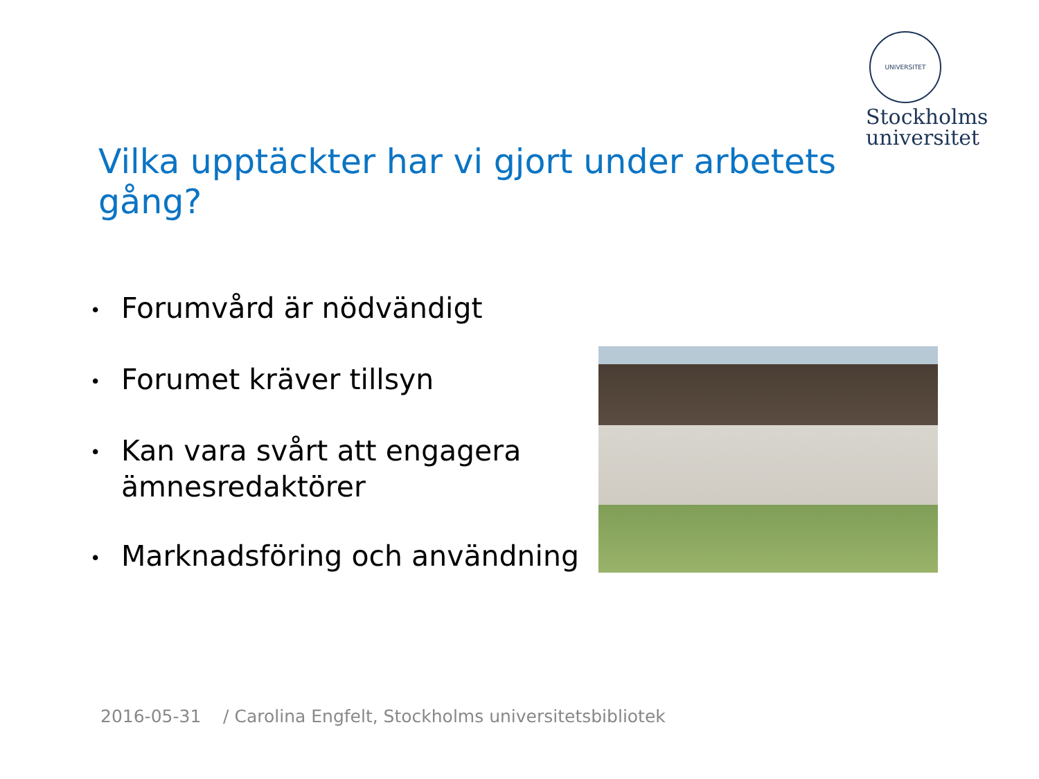UNIVERSITET
Stockholms
universitet
Vilka upptäckter har vi gjort under arbetets gång?
• Forumvård är nödvändigt
• Forumet kräver tillsyn
• Kan vara svårt att engagera ämnesredaktörer
• Marknadsföring och användning
2016-05-31 / Carolina Engfelt, Stockholms universitetsbibliotek